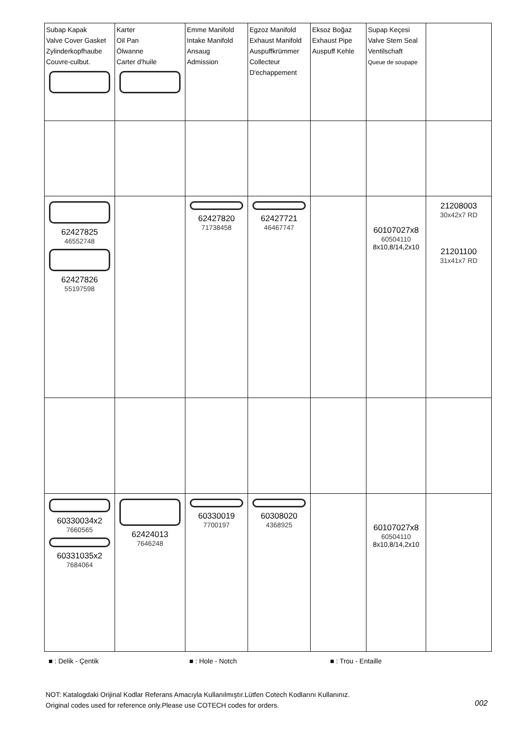| Subap Kapak Valve Cover Gasket Zylinderkopfhaube Couvre-culbut. | Karter Oil Pan Ölwanne Carter d'huile | Emme Manifold Intake Manifold Ansaug Admission | Egzoz Manifold Exhaust Manifold Auspuffkrümmer Collecteur D'echappement | Eksoz Boğaz Exhaust Pipe Auspuff Kehle | Supap Keçesi Valve Stem Seal Ventilschaft Queue de soupape | |
| 62427825 46552748 62427826 55197598 | | 62427820 71738458 | 62427721 46467747 | | 60107027x8 60504110 8x10,8/14,2x10 | 21208003 30x42x7 RD 21201100 31x41x7 RD |
| 60330034x2 7660565 60331035x2 7684064 | 62424013 7646248 | 60330019 7700197 | 60308020 4368925 | | 60107027x8 60504110 8x10,8/14,2x10 | |
■ : Delik - Çentik ■ : Hole - Notch ■ : Trou - Entaille
NOT: Katalogdaki Orijinal Kodlar Referans Amacıyla Kullanılmıştır.Lütfen Cotech Kodlarını Kullanınız.
Original codes used for reference only.Please use COTECH codes for orders.
002